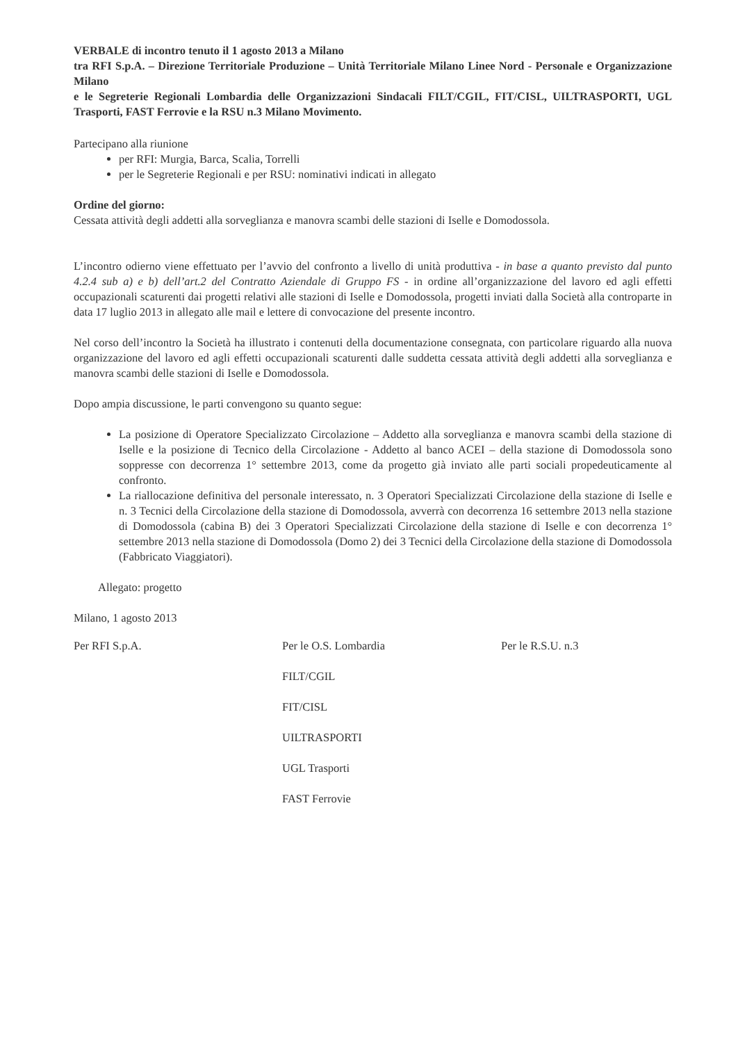VERBALE di incontro tenuto il 1 agosto 2013 a Milano
tra RFI S.p.A. – Direzione Territoriale Produzione – Unità Territoriale Milano Linee Nord - Personale e Organizzazione Milano
e le Segreterie Regionali Lombardia delle Organizzazioni Sindacali FILT/CGIL, FIT/CISL, UILTRASPORTI, UGL Trasporti, FAST Ferrovie e la RSU n.3 Milano Movimento.
Partecipano alla riunione
per RFI: Murgia, Barca, Scalia, Torrelli
per le Segreterie Regionali e per RSU: nominativi indicati in allegato
Ordine del giorno:
Cessata attività degli addetti alla sorveglianza e manovra scambi delle stazioni di Iselle e Domodossola.
L’incontro odierno viene effettuato per l’avvio del confronto a livello di unità produttiva - in base a quanto previsto dal punto 4.2.4 sub a) e b) dell’art.2 del Contratto Aziendale di Gruppo FS - in ordine all’organizzazione del lavoro ed agli effetti occupazionali scaturenti dai progetti relativi alle stazioni di Iselle e Domodossola, progetti inviati dalla Società alla controparte in data 17 luglio 2013 in allegato alle mail e lettere di convocazione del presente incontro.
Nel corso dell’incontro la Società ha illustrato i contenuti della documentazione consegnata, con particolare riguardo alla nuova organizzazione del lavoro ed agli effetti occupazionali scaturenti dalle suddetta cessata attività degli addetti alla sorveglianza e manovra scambi delle stazioni di Iselle e Domodossola.
Dopo ampia discussione, le parti convengono su quanto segue:
La posizione di Operatore Specializzato Circolazione – Addetto alla sorveglianza e manovra scambi della stazione di Iselle e la posizione di Tecnico della Circolazione - Addetto al banco ACEI – della stazione di Domodossola sono soppresse con decorrenza 1° settembre 2013, come da progetto già inviato alle parti sociali propedeuticamente al confronto.
La riallocazione definitiva del personale interessato, n. 3 Operatori Specializzati Circolazione della stazione di Iselle e n. 3 Tecnici della Circolazione della stazione di Domodossola, avverrà con decorrenza 16 settembre 2013 nella stazione di Domodossola (cabina B) dei 3 Operatori Specializzati Circolazione della stazione di Iselle e con decorrenza 1° settembre 2013 nella stazione di Domodossola (Domo 2) dei 3 Tecnici della Circolazione della stazione di Domodossola (Fabbricato Viaggiatori).
Allegato: progetto
Milano, 1 agosto 2013
Per RFI S.p.A. Per le O.S. Lombardia
FILT/CGIL
FIT/CISL
UILTRASPORTI
UGL Trasporti
FAST Ferrovie
Per le R.S.U. n.3